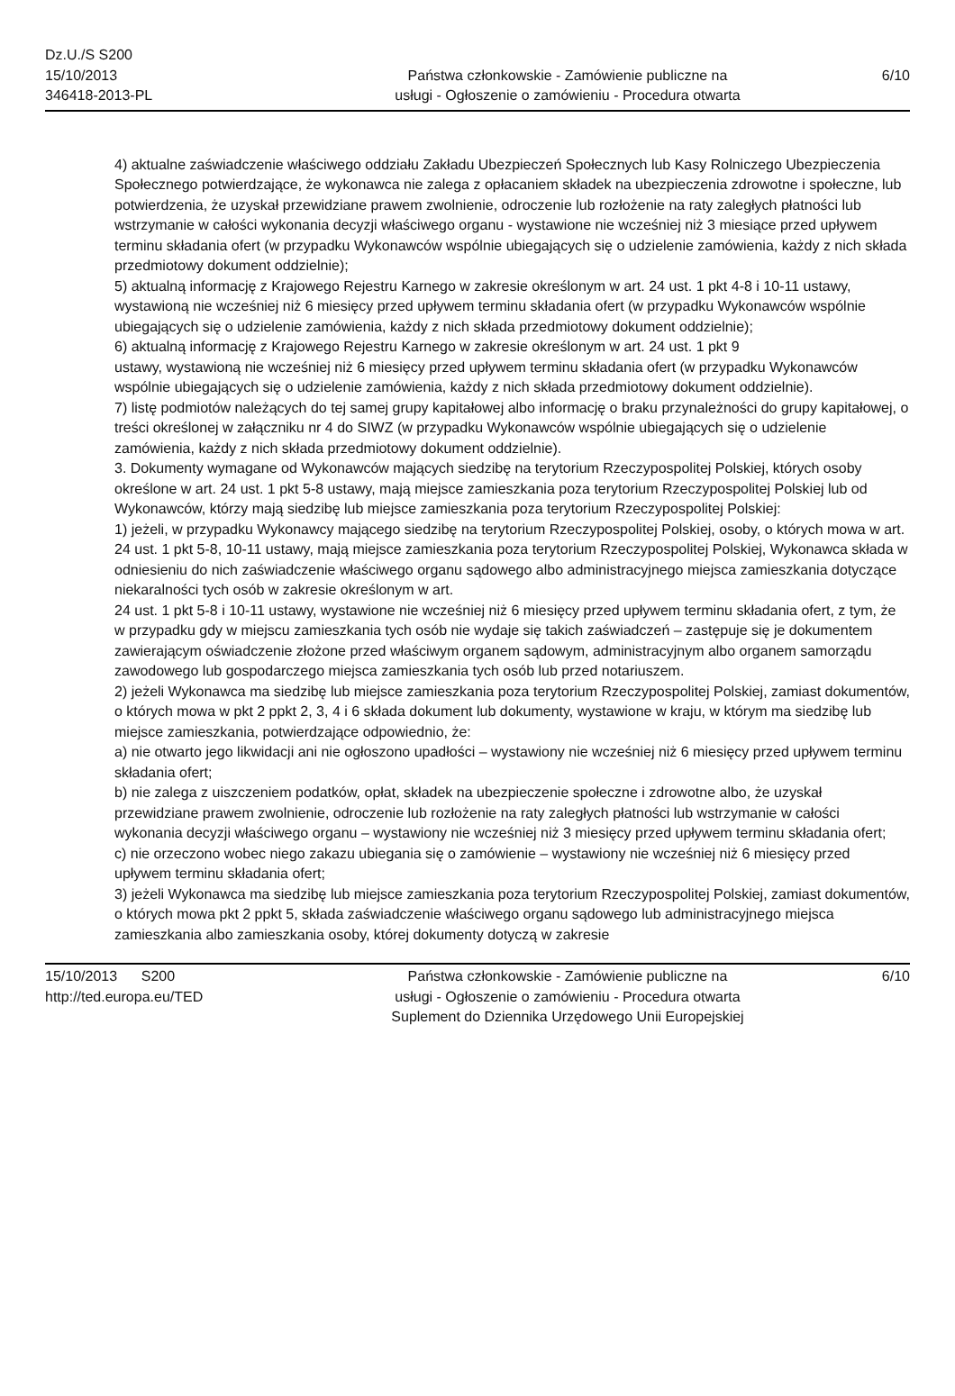Dz.U./S S200
15/10/2013
346418-2013-PL
Państwa członkowskie - Zamówienie publiczne na
usługi - Ogłoszenie o zamówieniu - Procedura otwarta
6/10
4) aktualne zaświadczenie właściwego oddziału Zakładu Ubezpieczeń Społecznych lub Kasy Rolniczego Ubezpieczenia Społecznego potwierdzające, że wykonawca nie zalega z opłacaniem składek na ubezpieczenia zdrowotne i społeczne, lub potwierdzenia, że uzyskał przewidziane prawem zwolnienie, odroczenie lub rozłożenie na raty zaległych płatności lub wstrzymanie w całości wykonania decyzji właściwego organu - wystawione nie wcześniej niż 3 miesiące przed upływem terminu składania ofert (w przypadku Wykonawców wspólnie ubiegających się o udzielenie zamówienia, każdy z nich składa przedmiotowy dokument oddzielnie);
5) aktualną informację z Krajowego Rejestru Karnego w zakresie określonym w art. 24 ust. 1 pkt 4-8 i 10-11 ustawy, wystawioną nie wcześniej niż 6 miesięcy przed upływem terminu składania ofert (w przypadku Wykonawców wspólnie ubiegających się o udzielenie zamówienia, każdy z nich składa przedmiotowy dokument oddzielnie);
6) aktualną informację z Krajowego Rejestru Karnego w zakresie określonym w art. 24 ust. 1 pkt 9
ustawy, wystawioną nie wcześniej niż 6 miesięcy przed upływem terminu składania ofert (w przypadku Wykonawców wspólnie ubiegających się o udzielenie zamówienia, każdy z nich składa przedmiotowy dokument oddzielnie).
7) listę podmiotów należących do tej samej grupy kapitałowej albo informację o braku przynależności do grupy kapitałowej, o treści określonej w załączniku nr 4 do SIWZ (w przypadku Wykonawców wspólnie ubiegających się o udzielenie zamówienia, każdy z nich składa przedmiotowy dokument oddzielnie).
3. Dokumenty wymagane od Wykonawców mających siedzibę na terytorium Rzeczypospolitej Polskiej, których osoby określone w art. 24 ust. 1 pkt 5-8 ustawy, mają miejsce zamieszkania poza terytorium Rzeczypospolitej Polskiej lub od Wykonawców, którzy mają siedzibę lub miejsce zamieszkania poza terytorium Rzeczypospolitej Polskiej:
1) jeżeli, w przypadku Wykonawcy mającego siedzibę na terytorium Rzeczypospolitej Polskiej, osoby, o których mowa w art. 24 ust. 1 pkt 5-8, 10-11 ustawy, mają miejsce zamieszkania poza terytorium Rzeczypospolitej Polskiej, Wykonawca składa w odniesieniu do nich zaświadczenie właściwego organu sądowego albo administracyjnego miejsca zamieszkania dotyczące niekaralności tych osób w zakresie określonym w art.
24 ust. 1 pkt 5-8 i 10-11 ustawy, wystawione nie wcześniej niż 6 miesięcy przed upływem terminu składania ofert, z tym, że w przypadku gdy w miejscu zamieszkania tych osób nie wydaje się takich zaświadczeń – zastępuje się je dokumentem zawierającym oświadczenie złożone przed właściwym organem sądowym, administracyjnym albo organem samorządu zawodowego lub gospodarczego miejsca zamieszkania tych osób lub przed notariuszem.
2) jeżeli Wykonawca ma siedzibę lub miejsce zamieszkania poza terytorium Rzeczypospolitej Polskiej, zamiast dokumentów, o których mowa w pkt 2 ppkt 2, 3, 4 i 6 składa dokument lub dokumenty, wystawione w kraju, w którym ma siedzibę lub miejsce zamieszkania, potwierdzające odpowiednio, że:
a) nie otwarto jego likwidacji ani nie ogłoszono upadłości – wystawiony nie wcześniej niż 6 miesięcy przed upływem terminu składania ofert;
b) nie zalega z uiszczeniem podatków, opłat, składek na ubezpieczenie społeczne i zdrowotne albo, że uzyskał przewidziane prawem zwolnienie, odroczenie lub rozłożenie na raty zaległych płatności lub wstrzymanie w całości wykonania decyzji właściwego organu – wystawiony nie wcześniej niż 3 miesięcy przed upływem terminu składania ofert;
c) nie orzeczono wobec niego zakazu ubiegania się o zamówienie – wystawiony nie wcześniej niż 6 miesięcy przed upływem terminu składania ofert;
3) jeżeli Wykonawca ma siedzibę lub miejsce zamieszkania poza terytorium Rzeczypospolitej Polskiej, zamiast dokumentów, o których mowa pkt 2 ppkt 5, składa zaświadczenie właściwego organu sądowego lub administracyjnego miejsca zamieszkania albo zamieszkania osoby, której dokumenty dotyczą w zakresie
15/10/2013 S200
http://ted.europa.eu/TED
Państwa członkowskie - Zamówienie publiczne na
usługi - Ogłoszenie o zamówieniu - Procedura otwarta
Suplement do Dziennika Urzędowego Unii Europejskiej
6/10